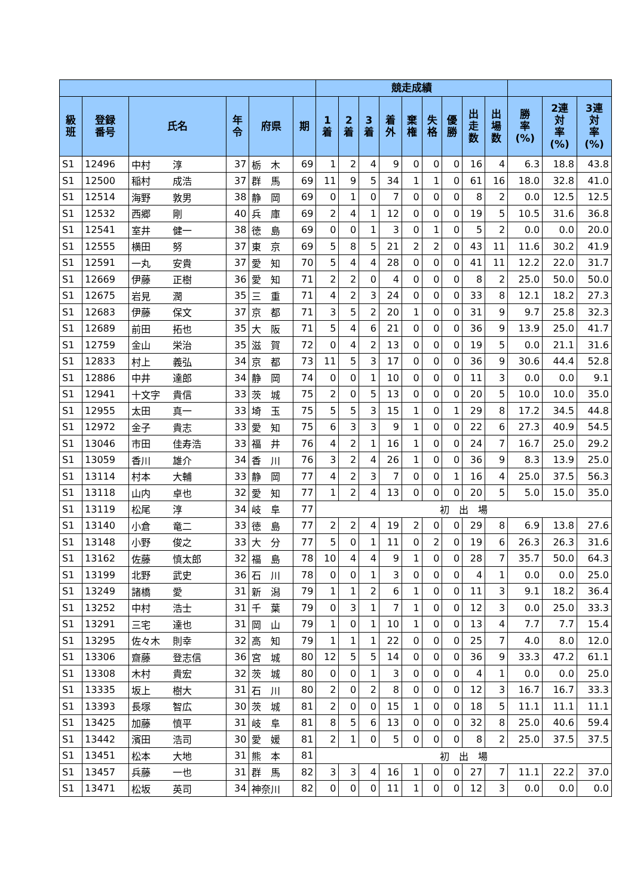| | | | | | | 競走成績 | | | | | | | | | | | |
| --- | --- | --- | --- | --- | --- | --- | --- | --- | --- | --- | --- | --- | --- | --- | --- | --- | --- |
| 級 班 | 登録 番号 | 氏名 | 年 令 | 府県 | 期 | 1 着 | 2 着 | 3 着 | 着 外 | 棄 権 | 失 格 | 優 勝 | 出 走 数 | 出 場 数 | 勝 率 (%) | 2連 対 率 (%) | 3連 対 率 (%) |
| S1 | 12496 | 中村 淳 | 37 | 栃 木 | 69 | 1 | 2 | 4 | 9 | 0 | 0 | 0 | 16 | 4 | 6.3 | 18.8 | 43.8 |
| S1 | 12500 | 稲村 成浩 | 37 | 群 馬 | 69 | 11 | 9 | 5 | 34 | 1 | 1 | 0 | 61 | 16 | 18.0 | 32.8 | 41.0 |
| S1 | 12514 | 海野 敦男 | 38 | 静 岡 | 69 | 0 | 1 | 0 | 7 | 0 | 0 | 0 | 8 | 2 | 0.0 | 12.5 | 12.5 |
| S1 | 12532 | 西郷 剛 | 40 | 兵 庫 | 69 | 2 | 4 | 1 | 12 | 0 | 0 | 0 | 19 | 5 | 10.5 | 31.6 | 36.8 |
| S1 | 12541 | 室井 健一 | 38 | 徳 島 | 69 | 0 | 0 | 1 | 3 | 0 | 1 | 0 | 5 | 2 | 0.0 | 0.0 | 20.0 |
| S1 | 12555 | 横田 努 | 37 | 東 京 | 69 | 5 | 8 | 5 | 21 | 2 | 2 | 0 | 43 | 11 | 11.6 | 30.2 | 41.9 |
| S1 | 12591 | 一丸 安貴 | 37 | 愛 知 | 70 | 5 | 4 | 4 | 28 | 0 | 0 | 0 | 41 | 11 | 12.2 | 22.0 | 31.7 |
| S1 | 12669 | 伊藤 正樹 | 36 | 愛 知 | 71 | 2 | 2 | 0 | 4 | 0 | 0 | 0 | 8 | 2 | 25.0 | 50.0 | 50.0 |
| S1 | 12675 | 岩見 潤 | 35 | 三 重 | 71 | 4 | 2 | 3 | 24 | 0 | 0 | 0 | 33 | 8 | 12.1 | 18.2 | 27.3 |
| S1 | 12683 | 伊藤 保文 | 37 | 京 都 | 71 | 3 | 5 | 2 | 20 | 1 | 0 | 0 | 31 | 9 | 9.7 | 25.8 | 32.3 |
| S1 | 12689 | 前田 拓也 | 35 | 大 阪 | 71 | 5 | 4 | 6 | 21 | 0 | 0 | 0 | 36 | 9 | 13.9 | 25.0 | 41.7 |
| S1 | 12759 | 金山 栄治 | 35 | 滋 賀 | 72 | 0 | 4 | 2 | 13 | 0 | 0 | 0 | 19 | 5 | 0.0 | 21.1 | 31.6 |
| S1 | 12833 | 村上 義弘 | 34 | 京 都 | 73 | 11 | 5 | 3 | 17 | 0 | 0 | 0 | 36 | 9 | 30.6 | 44.4 | 52.8 |
| S1 | 12886 | 中井 達郎 | 34 | 静 岡 | 74 | 0 | 0 | 1 | 10 | 0 | 0 | 0 | 11 | 3 | 0.0 | 0.0 | 9.1 |
| S1 | 12941 | 十文字 貴信 | 33 | 茨 城 | 75 | 2 | 0 | 5 | 13 | 0 | 0 | 0 | 20 | 5 | 10.0 | 10.0 | 35.0 |
| S1 | 12955 | 太田 真一 | 33 | 埼 玉 | 75 | 5 | 5 | 3 | 15 | 1 | 0 | 1 | 29 | 8 | 17.2 | 34.5 | 44.8 |
| S1 | 12972 | 金子 貴志 | 33 | 愛 知 | 75 | 6 | 3 | 3 | 9 | 1 | 0 | 0 | 22 | 6 | 27.3 | 40.9 | 54.5 |
| S1 | 13046 | 市田 佳寿浩 | 33 | 福 井 | 76 | 4 | 2 | 1 | 16 | 1 | 0 | 0 | 24 | 7 | 16.7 | 25.0 | 29.2 |
| S1 | 13059 | 香川 雄介 | 34 | 香 川 | 76 | 3 | 2 | 4 | 26 | 1 | 0 | 0 | 36 | 9 | 8.3 | 13.9 | 25.0 |
| S1 | 13114 | 村本 大輔 | 33 | 静 岡 | 77 | 4 | 2 | 3 | 7 | 0 | 0 | 1 | 16 | 4 | 25.0 | 37.5 | 56.3 |
| S1 | 13118 | 山内 卓也 | 32 | 愛 知 | 77 | 1 | 2 | 4 | 13 | 0 | 0 | 0 | 20 | 5 | 5.0 | 15.0 | 35.0 |
| S1 | 13119 | 松尾 淳 | 34 | 岐 阜 | 77 | 初 出 場 | | | | | | | | | | | |
| S1 | 13140 | 小倉 竜二 | 33 | 徳 島 | 77 | 2 | 2 | 4 | 19 | 2 | 0 | 0 | 29 | 8 | 6.9 | 13.8 | 27.6 |
| S1 | 13148 | 小野 俊之 | 33 | 大 分 | 77 | 5 | 0 | 1 | 11 | 0 | 2 | 0 | 19 | 6 | 26.3 | 26.3 | 31.6 |
| S1 | 13162 | 佐藤 慎太郎 | 32 | 福 島 | 78 | 10 | 4 | 4 | 9 | 1 | 0 | 0 | 28 | 7 | 35.7 | 50.0 | 64.3 |
| S1 | 13199 | 北野 武史 | 36 | 石 川 | 78 | 0 | 0 | 1 | 3 | 0 | 0 | 0 | 4 | 1 | 0.0 | 0.0 | 25.0 |
| S1 | 13249 | 諸橋 愛 | 31 | 新 潟 | 79 | 1 | 1 | 2 | 6 | 1 | 0 | 0 | 11 | 3 | 9.1 | 18.2 | 36.4 |
| S1 | 13252 | 中村 浩士 | 31 | 千 葉 | 79 | 0 | 3 | 1 | 7 | 1 | 0 | 0 | 12 | 3 | 0.0 | 25.0 | 33.3 |
| S1 | 13291 | 三宅 達也 | 31 | 岡 山 | 79 | 1 | 0 | 1 | 10 | 1 | 0 | 0 | 13 | 4 | 7.7 | 7.7 | 15.4 |
| S1 | 13295 | 佐々木 則幸 | 32 | 高 知 | 79 | 1 | 1 | 1 | 22 | 0 | 0 | 0 | 25 | 7 | 4.0 | 8.0 | 12.0 |
| S1 | 13306 | 齋藤 登志信 | 36 | 宮 城 | 80 | 12 | 5 | 5 | 14 | 0 | 0 | 0 | 36 | 9 | 33.3 | 47.2 | 61.1 |
| S1 | 13308 | 木村 貴宏 | 32 | 茨 城 | 80 | 0 | 0 | 1 | 3 | 0 | 0 | 0 | 4 | 1 | 0.0 | 0.0 | 25.0 |
| S1 | 13335 | 坂上 樹大 | 31 | 石 川 | 80 | 2 | 0 | 2 | 8 | 0 | 0 | 0 | 12 | 3 | 16.7 | 16.7 | 33.3 |
| S1 | 13393 | 長塚 智広 | 30 | 茨 城 | 81 | 2 | 0 | 0 | 15 | 1 | 0 | 0 | 18 | 5 | 11.1 | 11.1 | 11.1 |
| S1 | 13425 | 加藤 慎平 | 31 | 岐 阜 | 81 | 8 | 5 | 6 | 13 | 0 | 0 | 0 | 32 | 8 | 25.0 | 40.6 | 59.4 |
| S1 | 13442 | 濱田 浩司 | 30 | 愛 媛 | 81 | 2 | 1 | 0 | 5 | 0 | 0 | 0 | 8 | 2 | 25.0 | 37.5 | 37.5 |
| S1 | 13451 | 松本 大地 | 31 | 熊 本 | 81 | 初 出 場 | | | | | | | | | | | |
| S1 | 13457 | 兵藤 一也 | 31 | 群 馬 | 82 | 3 | 3 | 4 | 16 | 1 | 0 | 0 | 27 | 7 | 11.1 | 22.2 | 37.0 |
| S1 | 13471 | 松坂 英司 | 34 | 神奈川 | 82 | 0 | 0 | 0 | 11 | 1 | 0 | 0 | 12 | 3 | 0.0 | 0.0 | 0.0 |